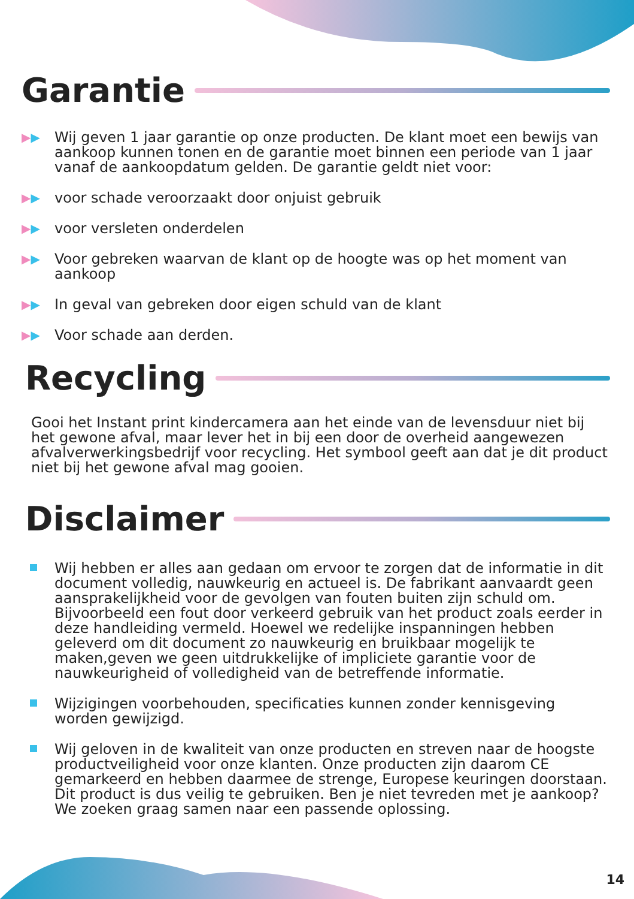Garantie
▶▶ Wij geven 1 jaar garantie op onze producten. De klant moet een bewijs van aankoop kunnen tonen en de garantie moet binnen een periode van 1 jaar vanaf de aankoopdatum gelden. De garantie geldt niet voor:
▶▶ voor schade veroorzaakt door onjuist gebruik
▶▶ voor versleten onderdelen
▶▶ Voor gebreken waarvan de klant op de hoogte was op het moment van aankoop
▶▶ In geval van gebreken door eigen schuld van de klant
▶▶ Voor schade aan derden.
Recycling
Gooi het Instant print kindercamera aan het einde van de levensduur niet bij het gewone afval, maar lever het in bij een door de overheid aangewezen afvalverwerkingsbedrijf voor recycling. Het symbool geeft aan dat je dit product niet bij het gewone afval mag gooien.
Disclaimer
Wij hebben er alles aan gedaan om ervoor te zorgen dat de informatie in dit document volledig, nauwkeurig en actueel is. De fabrikant aanvaardt geen aansprakelijkheid voor de gevolgen van fouten buiten zijn schuld om. Bijvoorbeeld een fout door verkeerd gebruik van het product zoals eerder in deze handleiding vermeld. Hoewel we redelijke inspanningen hebben geleverd om dit document zo nauwkeurig en bruikbaar mogelijk te maken,geven we geen uitdrukkelijke of impliciete garantie voor de nauwkeurigheid of volledigheid van de betreffende informatie.
Wijzigingen voorbehouden, specificaties kunnen zonder kennisgeving worden gewijzigd.
Wij geloven in de kwaliteit van onze producten en streven naar de hoogste productveiligheid voor onze klanten. Onze producten zijn daarom CE gemarkeerd en hebben daarmee de strenge, Europese keuringen doorstaan. Dit product is dus veilig te gebruiken. Ben je niet tevreden met je aankoop? We zoeken graag samen naar een passende oplossing.
14